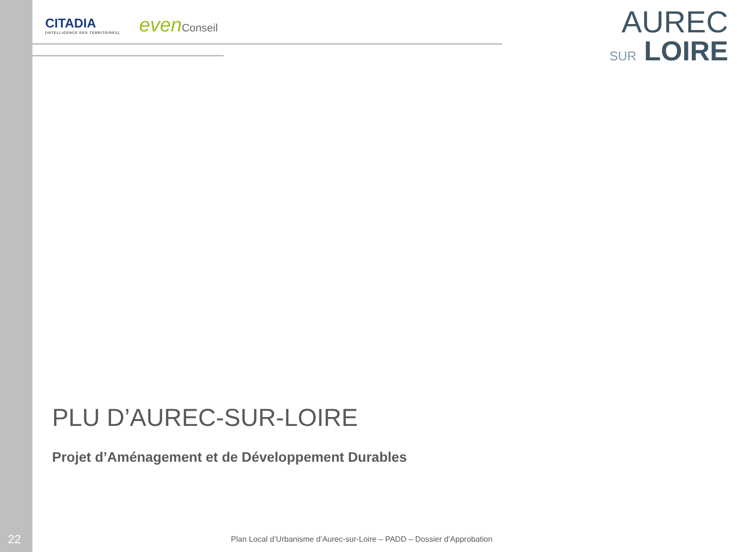CITADIA
[INTELLIGENCE DES TERRITOIRES]
evenConseil
AUREC
SUR LOIRE
PLU D’AUREC-SUR-LOIRE
Projet d’Aménagement et de Développement Durables
22
Plan Local d’Urbanisme d’Aurec-sur-Loire – PADD – Dossier d’Approbation